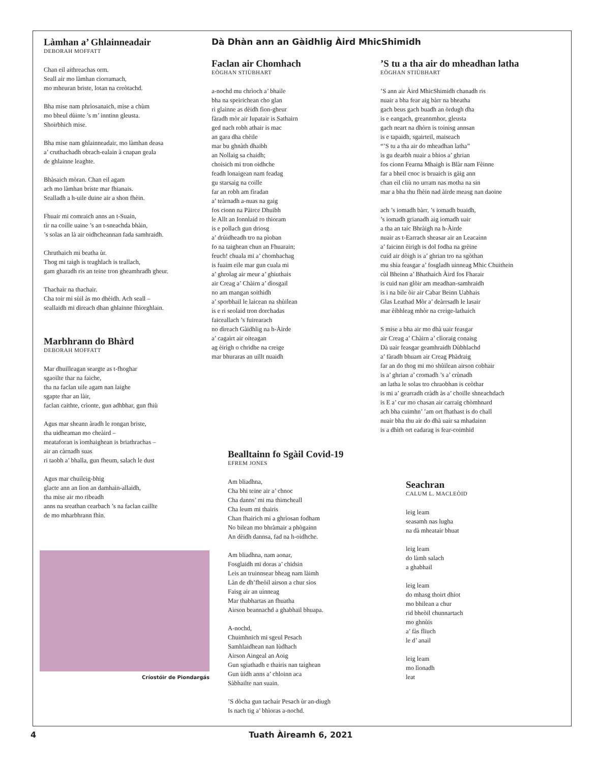Làmhan a’ Ghlainneadair
DEBORAH MOFFATT
Chan eil aithreachas orm.
Seall air mo làmhan ciorramach,
mo mheuran briste, lotan na creòtachd.
Bha mise nam phrìosanaich, mise a chùm
mo bheul dùinte ’s m’ inntinn gleusta.
Shoirbhich mise.
Bha mise nam ghlainneadair, mo làmhan deasa
a’ cruthachadh obrach-ealain à cnapan geala
de ghlainne leaghte.
Bhàsaich mòran. Chan eil agam
ach mo làmhan briste mar fhianais.
Sealladh a h-uile duine air a shon fhèin.
Fhuair mi comraich anns an t-Suain,
tìr na coille uaine ’s an t-sneachda bhàin,
’s solas an là air oidhcheannan fada samhraidh.
Chruthaich mi beatha ùr.
Thog mi taigh is teaghlach is teallach,
gam gharadh ris an teine tron gheamhradh gheur.
Thachair na thachair.
Cha toir mi sùil às mo dhèidh. Ach seall –
seallaidh mi dìreach dhan ghlainne fhìorghlain.
Marbhrann do Bhàrd
DEBORAH MOFFATT
Mar dhuilleagan seargte as t-fhoghar
sgaoilte thar na faiche,
tha na faclan uile agam nan laighe
sgapte thar an làir,
faclan caithte, crìonte, gun adhbhar, gun fhiù
Agus mar sheann àradh le rongan briste,
tha uidheaman mo cheàird –
meataforan is ìomhaighean is briathrachas –
air an càrnadh suas
ri taobh a’ bhalla, gun fheum, salach le dust
Agus mar chuileig-bhig
glacte ann an lìon an damhain-allaidh,
tha mise air mo ribeadh
anns na sreathan cearbach ’s na faclan caillte
de mo mharbhrann fhìn.
Críostóir de Piondargás
Dà Dhàn ann an Gàidhlig Àird MhicShimidh
Faclan air Chomhach
EÒGHAN STIÙBHART
a-nochd mu chrìoch a’ bhaile
bha na speirichean cho glan
ri glainne as dèidh fìon-gheur
fàradh mòr air Iupatair is Sathairn
ged nach robh athair is mac
an gara dha chèile
mar bu ghnàth dhaibh
an Nollaig sa chaidh;
choisich mi tron oidhche
feadh lonaigean nam feadag
gu starsaig na coille
far an robh am fìradan
a’ teàrnadh a-nuas na gaig
fos cionn na Pàirce Dhuibh
le Allt an Ionnlaid ro thioram
is e pollach gun driosg
a’ drùidheadh tro na pìoban
fo na taighean chun an Fhuarain;
feuch! chuala mi a’ chomhachag
is fuaim eile mar gun cuala mi
a’ ghrolag air meur a’ ghiuthais
air Creag a’ Chàirn a’ dìosgail
no am mangan soithidh
a’ sporbhail le laicean na shùilean
is e ri seolaid tron dorchadas
faiceallach ’s fuirearach
no dìreach Gàidhlig na h-Àirde
a’ cagairt air oiteagan
ag èirigh o chridhe na creige
mar bhuraras an uillt nuaidh
’S tu a tha air do mheadhan latha
EÒGHAN STIÙBHART
’S ann air Àird MhicShimidh chanadh ris
nuair a bha fear aig bàrr na bheatha
gach beus gach buadh an òrdugh dha
is e eangach, greannmhor, gleusta
gach neart na dhòrn is toinisg annsan
is e tapaidh, sgairteil, maiseach
“’S tu a tha air do mheadhan latha”
is gu dearbh nuair a bhios a’ ghrian
fos cionn Fearna Mhaigh is Blàr nam Fèinne
far a bheil cnoc is bruaich is gàig ann
chan eil cliù no urram nas motha na sin
mar a bha thu fhèin nad àirde measg nan daoine
ach ’s iomadh bàrr, ’s iomadh buaidh,
’s iomadh grianadh aig iomadh uair
a tha an taic Bhràigh na h-Àirde
nuair as t-Earrach sheasar air an Leacainn
a’ faicinn èirigh is dol fodha na grèine
cuid air dòigh is a’ ghrian tro na sgòthan
mu shia feasgar a’ fosgladh uinneag Mhic Chuithein
cùl Bheinn a’ Bhathaich Àird fos Fharair
is cuid nan glòir am meadhan-samhraidh
is i na bile òir air Cabar Beinn Uabhais
Glas Leathad Mòr a’ deàrrsadh le lasair
mar èibhleag mhòr na creige-lathaich
S mise a bha air mo dhà uair feasgar
air Creag a’ Chàirn a’ clìoraig conaisg
Dà uair feasgar geamhraidh Dùbhlachd
a’ fàradh bhuam air Creag Phàdraig
far an do thog mi mo shùilean airson cobhair
is a’ ghrian a’ cromadh ’s a’ crùnadh
an latha le solas tro chraobhan is ceòthar
is mi a’ gearradh cràdh às a’ choille shneachdach
is E a’ cur mo chasan air carraig chòmhnard
ach bha cuimhn’ ’am ort fhathast is do chall
nuair bha thu air do dhà uair sa mhadainn
is a dhìth ort eadarag is fear-coimhid
Bealltainn fo Sgàil Covid-19
EFREM JONES
Am bliadhna,
Cha bhi teine air a’ chnoc
Cha danns’ mi ma thimcheall
Cha leum mi thairis
Chan fhairich mi a ghrìosan fodham
No bilean mo bhràmair a phògainn
An dèidh dannsa, fad na h-oidhche.
Am bliadhna, nam aonar,
Fosglaidh mi doras a’ chidsin
Leis an truinnsear bheag nam làimh
Làn de dh’fheòil airson a chur sìos
Faisg air an uinneag
Mar thabhartas an fhuatha
Airson beannachd a ghabhail bhuapa.
A-nochd,
Chuimhnich mi sgeul Pesach
Samhlaidhean nan Iùdhach
Airson Aingeal an Aoig
Gun sgiathadh e thairis nan taighean
Gun ùidh anns a’ chloinn aca
Sàbhailte nan suain.
’S dòcha gun tachair Pesach ùr an-diugh
Is nach tig a’ bhìoras a-nochd.
Seachran
CALUM L. MACLEÒID
leig leam
seasamh nas lugha
na dà mheatair bhuat
leig leam
do làmh salach
a ghabhail
leig leam
do mhasg thoirt dhiot
mo bhilean a chur
rid bheòil chunnartach
mo ghnùis
a’ fàs fliuch
le d’ anail
leig leam
mo lìonadh
leat
4 Tuath Àireamh 6, 2021